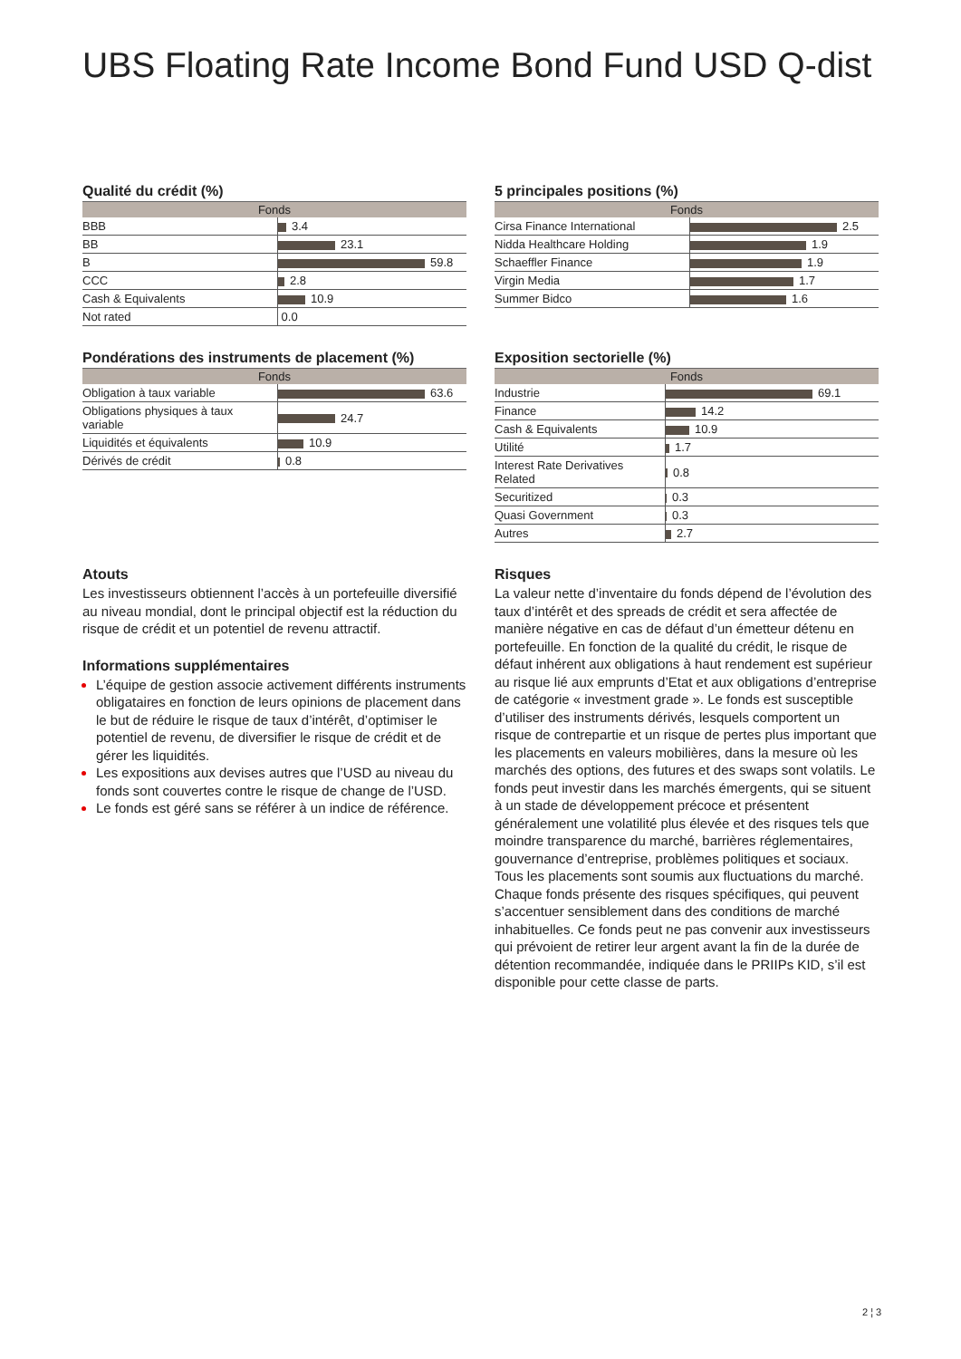UBS Floating Rate Income Bond Fund USD Q-dist
Qualité du crédit (%)
| Fonds | |
| --- | --- |
| BBB | 3.4 |
| BB | 23.1 |
| B | 59.8 |
| CCC | 2.8 |
| Cash & Equivalents | 10.9 |
| Not rated | 0.0 |
5 principales positions (%)
| Fonds | |
| --- | --- |
| Cirsa Finance International | 2.5 |
| Nidda Healthcare Holding | 1.9 |
| Schaeffler Finance | 1.9 |
| Virgin Media | 1.7 |
| Summer Bidco | 1.6 |
Pondérations des instruments de placement (%)
| Fonds | |
| --- | --- |
| Obligation à taux variable | 63.6 |
| Obligations physiques à taux variable | 24.7 |
| Liquidités et équivalents | 10.9 |
| Dérivés de crédit | 0.8 |
Exposition sectorielle (%)
| Fonds | |
| --- | --- |
| Industrie | 69.1 |
| Finance | 14.2 |
| Cash & Equivalents | 10.9 |
| Utilité | 1.7 |
| Interest Rate Derivatives Related | 0.8 |
| Securitized | 0.3 |
| Quasi Government | 0.3 |
| Autres | 2.7 |
Atouts
Les investisseurs obtiennent l’accès à un portefeuille diversifié au niveau mondial, dont le principal objectif est la réduction du risque de crédit et un potentiel de revenu attractif.
Informations supplémentaires
L’équipe de gestion associe activement différents instruments obligataires en fonction de leurs opinions de placement dans le but de réduire le risque de taux d’intérêt, d’optimiser le potentiel de revenu, de diversifier le risque de crédit et de gérer les liquidités.
Les expositions aux devises autres que l’USD au niveau du fonds sont couvertes contre le risque de change de l’USD.
Le fonds est géré sans se référer à un indice de référence.
Risques
La valeur nette d’inventaire du fonds dépend de l’évolution des taux d’intérêt et des spreads de crédit et sera affectée de manière négative en cas de défaut d’un émetteur détenu en portefeuille. En fonction de la qualité du crédit, le risque de défaut inhérent aux obligations à haut rendement est supérieur au risque lié aux emprunts d’Etat et aux obligations d’entreprise de catégorie « investment grade ». Le fonds est susceptible d’utiliser des instruments dérivés, lesquels comportent un risque de contrepartie et un risque de pertes plus important que les placements en valeurs mobilières, dans la mesure où les marchés des options, des futures et des swaps sont volatils. Le fonds peut investir dans les marchés émergents, qui se situent à un stade de développement précoce et présentent généralement une volatilité plus élevée et des risques tels que moindre transparence du marché, barrières réglementaires, gouvernance d’entreprise, problèmes politiques et sociaux. Tous les placements sont soumis aux fluctuations du marché. Chaque fonds présente des risques spécifiques, qui peuvent s’accentuer sensiblement dans des conditions de marché inhabituelles. Ce fonds peut ne pas convenir aux investisseurs qui prévoient de retirer leur argent avant la fin de la durée de détention recommandée, indiquée dans le PRIIPs KID, s’il est disponible pour cette classe de parts.
2 ¦ 3